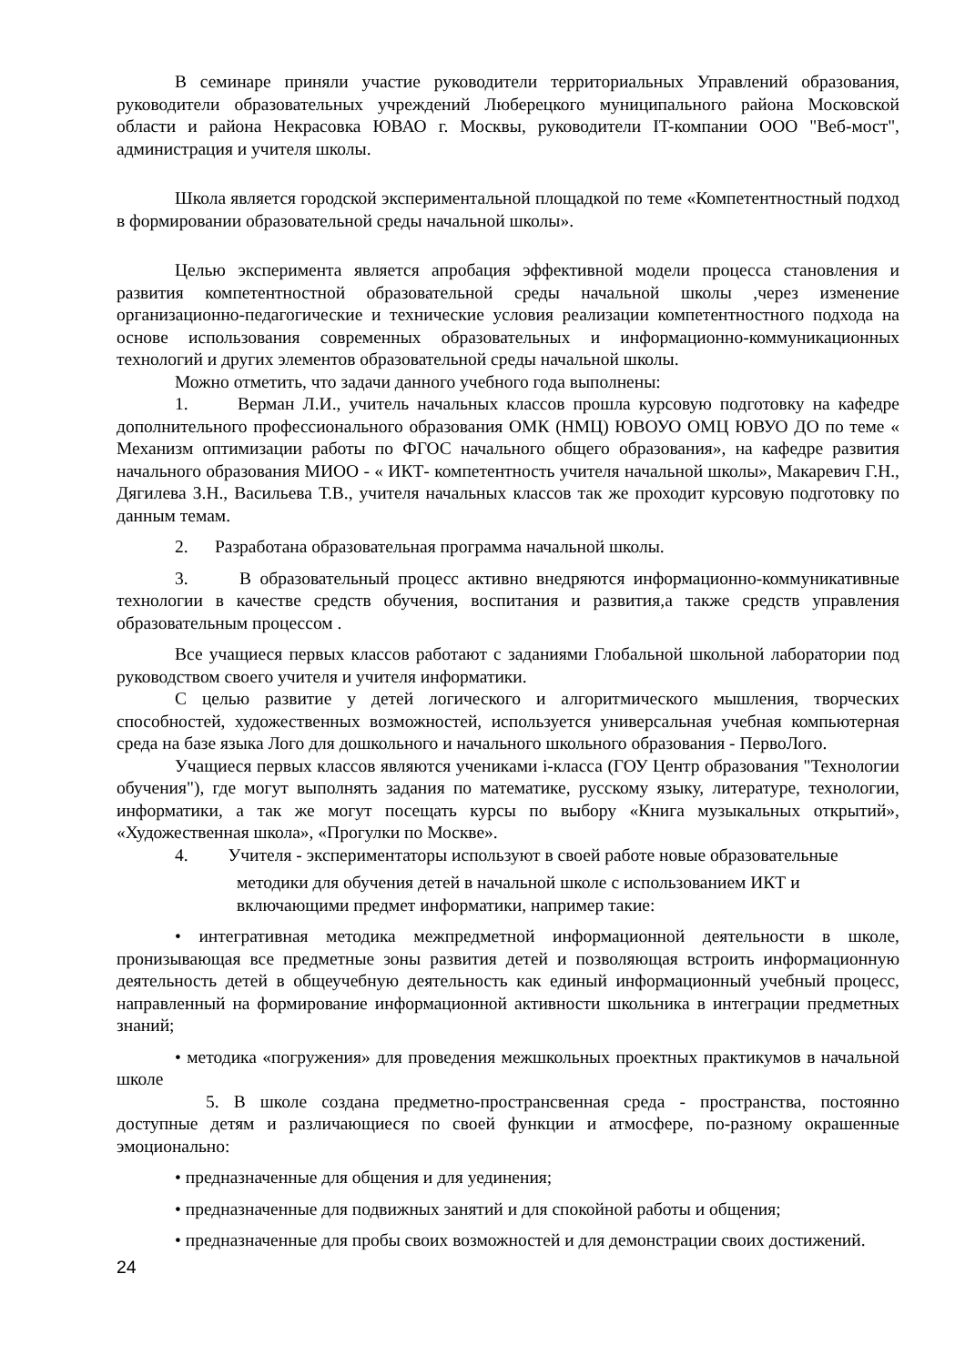В семинаре приняли участие руководители территориальных Управлений образования, руководители образовательных учреждений Люберецкого муниципального района Московской области и района Некрасовка ЮВАО г. Москвы, руководители IT-компании ООО "Веб-мост", администрация и учителя школы.
Школа является городской экспериментальной площадкой по теме «Компетентностный подход в формировании образовательной среды начальной школы».
Целью эксперимента является апробация эффективной модели процесса становления и развития компетентностной образовательной среды начальной школы ,через изменение организационно-педагогические и технические условия реализации компетентностного подхода на основе использования современных образовательных и информационно-коммуникационных технологий и других элементов образовательной среды начальной школы.
Можно отметить, что задачи данного учебного года выполнены:
1. Верман Л.И., учитель начальных классов прошла курсовую подготовку на кафедре дополнительного профессионального образования ОМК (НМЦ) ЮВОУО ОМЦ ЮВУО ДО по теме « Механизм оптимизации работы по ФГОС начального общего образования», на кафедре развития начального образования МИОО - « ИКТ- компетентность учителя начальной школы», Макаревич Г.Н., Дягилева З.Н., Васильева Т.В., учителя начальных классов так же проходит курсовую подготовку по данным темам.
2. Разработана образовательная программа начальной школы.
3. В образовательный процесс активно внедряются информационно-коммуникативные технологии в качестве средств обучения, воспитания и развития,а также средств управления образовательным процессом .
Все учащиеся первых классов работают с заданиями Глобальной школьной лаборатории под руководством своего учителя и учителя информатики.
С целью развитие у детей логического и алгоритмического мышления, творческих способностей, художественных возможностей, используется универсальная учебная компьютерная среда на базе языка Лого для дошкольного и начального школьного образования - ПервоЛого.
Учащиеся первых классов являются учениками i-класса (ГОУ Центр образования "Технологии обучения"), где могут выполнять задания по математике, русскому языку, литературе, технологии, информатики, а так же могут посещать курсы по выбору «Книга музыкальных открытий», «Художественная школа», «Прогулки по Москве».
4. Учителя - экспериментаторы используют в своей работе новые образовательные
методики для обучения детей в начальной школе с использованием ИКТ и
включающими предмет информатики, например такие:
• интегративная методика межпредметной информационной деятельности в школе, пронизывающая все предметные зоны развития детей и позволяющая встроить информационную деятельность детей в общеучебную деятельность как единый информационный учебный процесс, направленный на формирование информационной активности школьника в интеграции предметных знаний;
• методика «погружения» для проведения межшкольных проектных практикумов в начальной школе
5. В школе создана предметно-пространсвенная среда - пространства, постоянно доступные детям и различающиеся по своей функции и атмосфере, по-разному окрашенные эмоционально:
• предназначенные для общения и для уединения;
• предназначенные для подвижных занятий и для спокойной работы и общения;
• предназначенные для пробы своих возможностей и для демонстрации своих достижений.
24